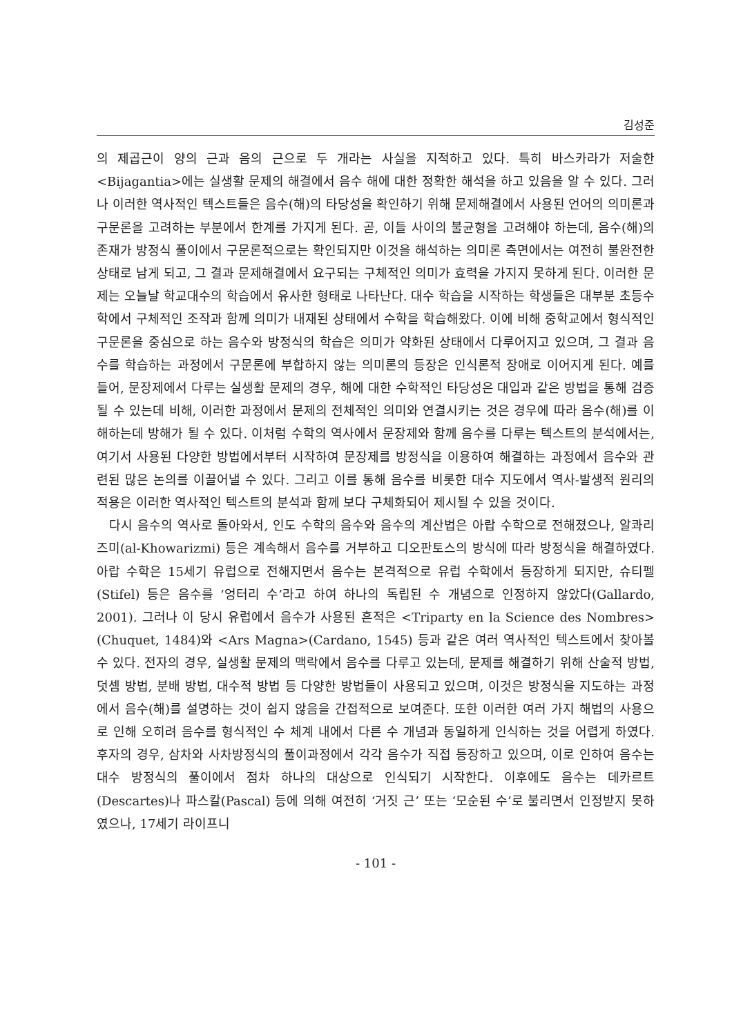김성준
의 제곱근이 양의 근과 음의 근으로 두 개라는 사실을 지적하고 있다. 특히 바스카라가 저술한 <Bijagantia>에는 실생활 문제의 해결에서 음수 해에 대한 정확한 해석을 하고 있음을 알 수 있다. 그러나 이러한 역사적인 텍스트들은 음수(해)의 타당성을 확인하기 위해 문제해결에서 사용된 언어의 의미론과 구문론을 고려하는 부분에서 한계를 가지게 된다. 곧, 이들 사이의 불균형을 고려해야 하는데, 음수(해)의 존재가 방정식 풀이에서 구문론적으로는 확인되지만 이것을 해석하는 의미론 측면에서는 여전히 불완전한 상태로 남게 되고, 그 결과 문제해결에서 요구되는 구체적인 의미가 효력을 가지지 못하게 된다. 이러한 문제는 오늘날 학교대수의 학습에서 유사한 형태로 나타난다. 대수 학습을 시작하는 학생들은 대부분 초등수학에서 구체적인 조작과 함께 의미가 내재된 상태에서 수학을 학습해왔다. 이에 비해 중학교에서 형식적인 구문론을 중심으로 하는 음수와 방정식의 학습은 의미가 약화된 상태에서 다루어지고 있으며, 그 결과 음수를 학습하는 과정에서 구문론에 부합하지 않는 의미론의 등장은 인식론적 장애로 이어지게 된다. 예를 들어, 문장제에서 다루는 실생활 문제의 경우, 해에 대한 수학적인 타당성은 대입과 같은 방법을 통해 검증될 수 있는데 비해, 이러한 과정에서 문제의 전체적인 의미와 연결시키는 것은 경우에 따라 음수(해)를 이해하는데 방해가 될 수 있다. 이처럼 수학의 역사에서 문장제와 함께 음수를 다루는 텍스트의 분석에서는, 여기서 사용된 다양한 방법에서부터 시작하여 문장제를 방정식을 이용하여 해결하는 과정에서 음수와 관련된 많은 논의를 이끌어낼 수 있다. 그리고 이를 통해 음수를 비롯한 대수 지도에서 역사-발생적 원리의 적용은 이러한 역사적인 텍스트의 분석과 함께 보다 구체화되어 제시될 수 있을 것이다.
다시 음수의 역사로 돌아와서, 인도 수학의 음수와 음수의 계산법은 아랍 수학으로 전해졌으나, 알콰리즈미(al-Khowarizmi) 등은 계속해서 음수를 거부하고 디오판토스의 방식에 따라 방정식을 해결하였다. 아랍 수학은 15세기 유럽으로 전해지면서 음수는 본격적으로 유럽 수학에서 등장하게 되지만, 슈티펠(Stifel) 등은 음수를 ‘엉터리 수’라고 하여 하나의 독립된 수 개념으로 인정하지 않았다(Gallardo, 2001). 그러나 이 당시 유럽에서 음수가 사용된 흔적은 <Triparty en la Science des Nombres> (Chuquet, 1484)와 <Ars Magna>(Cardano, 1545) 등과 같은 여러 역사적인 텍스트에서 찾아볼 수 있다. 전자의 경우, 실생활 문제의 맥락에서 음수를 다루고 있는데, 문제를 해결하기 위해 산술적 방법, 덧셈 방법, 분배 방법, 대수적 방법 등 다양한 방법들이 사용되고 있으며, 이것은 방정식을 지도하는 과정에서 음수(해)를 설명하는 것이 쉽지 않음을 간접적으로 보여준다. 또한 이러한 여러 가지 해법의 사용으로 인해 오히려 음수를 형식적인 수 체계 내에서 다른 수 개념과 동일하게 인식하는 것을 어렵게 하였다. 후자의 경우, 삼차와 사차방정식의 풀이과정에서 각각 음수가 직접 등장하고 있으며, 이로 인하여 음수는 대수 방정식의 풀이에서 점차 하나의 대상으로 인식되기 시작한다. 이후에도 음수는 데카르트(Descartes)나 파스칼(Pascal) 등에 의해 여전히 ‘거짓 근’ 또는 ‘모순된 수’로 불리면서 인정받지 못하였으나, 17세기 라이프니
- 101 -